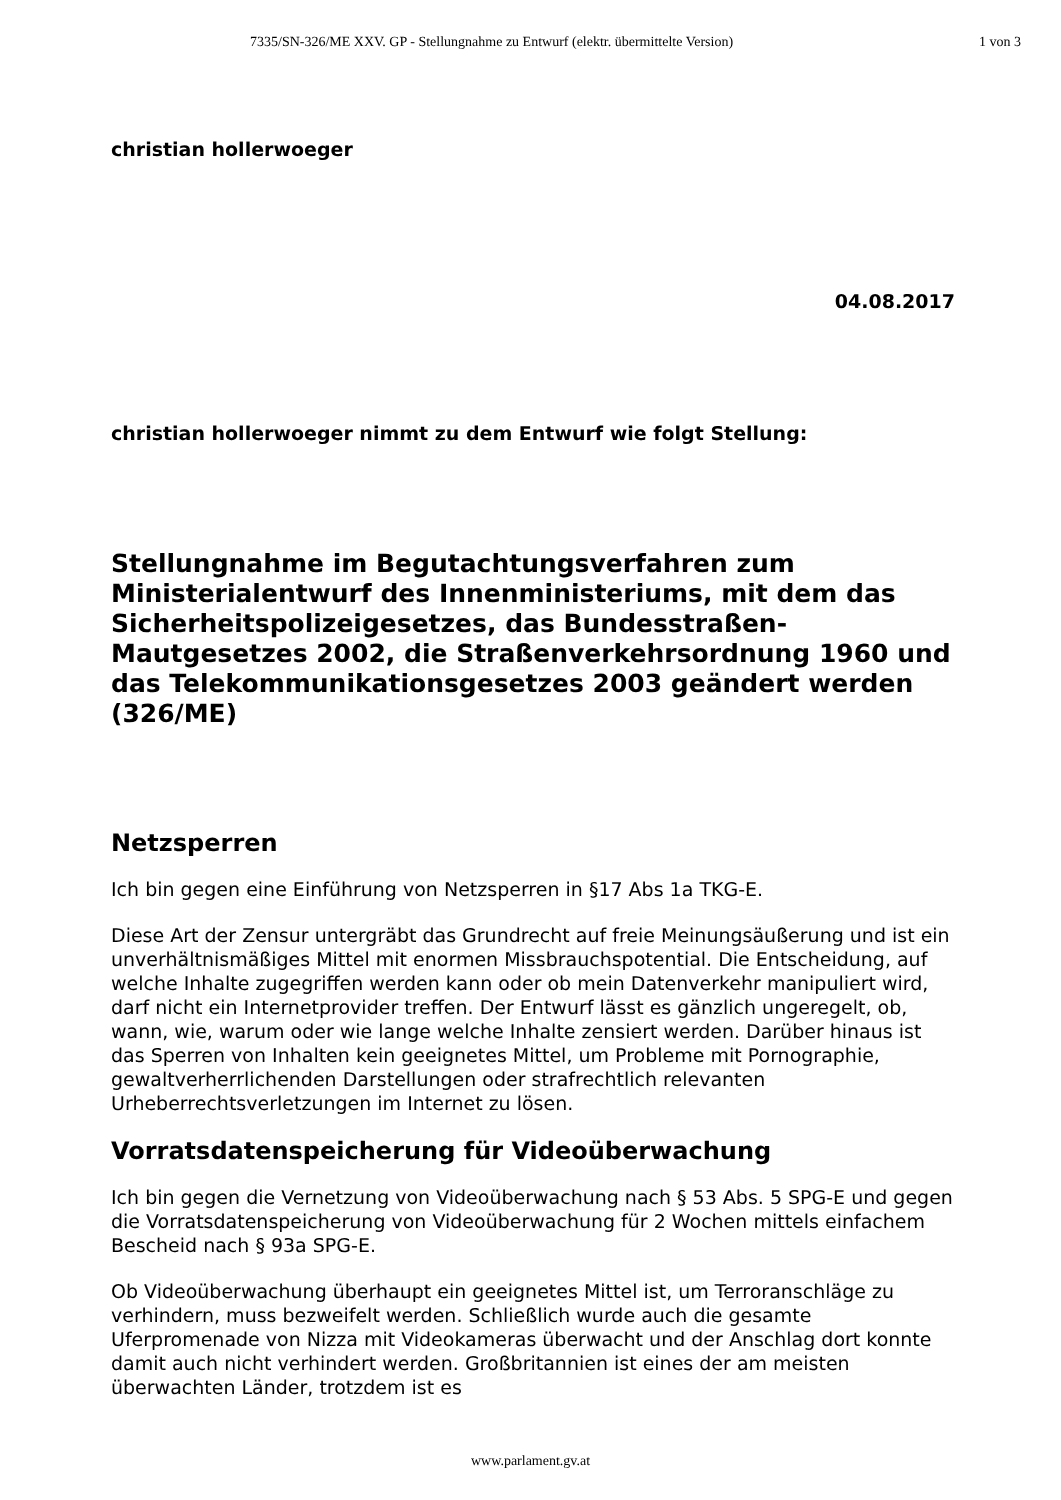7335/SN-326/ME XXV. GP - Stellungnahme zu Entwurf (elektr. übermittelte Version) 1 von 3
christian hollerwoeger
04.08.2017
christian hollerwoeger nimmt zu dem Entwurf wie folgt Stellung:
Stellungnahme im Begutachtungsverfahren zum Ministerialentwurf des Innenministeriums, mit dem das Sicherheitspolizeigesetzes, das Bundesstraßen-Mautgesetzes 2002, die Straßenverkehrsordnung 1960 und das Telekommunikationsgesetzes 2003 geändert werden (326/ME)
Netzsperren
Ich bin gegen eine Einführung von Netzsperren in §17 Abs 1a TKG-E.
Diese Art der Zensur untergräbt das Grundrecht auf freie Meinungsäußerung und ist ein unverhältnismäßiges Mittel mit enormen Missbrauchspotential. Die Entscheidung, auf welche Inhalte zugegriffen werden kann oder ob mein Datenverkehr manipuliert wird, darf nicht ein Internetprovider treffen. Der Entwurf lässt es gänzlich ungeregelt, ob, wann, wie, warum oder wie lange welche Inhalte zensiert werden. Darüber hinaus ist das Sperren von Inhalten kein geeignetes Mittel, um Probleme mit Pornographie, gewaltverherrlichenden Darstellungen oder strafrechtlich relevanten Urheberrechtsverletzungen im Internet zu lösen.
Vorratsdatenspeicherung für Videoüberwachung
Ich bin gegen die Vernetzung von Videoüberwachung nach § 53 Abs. 5 SPG-E und gegen die Vorratsdatenspeicherung von Videoüberwachung für 2 Wochen mittels einfachem Bescheid nach § 93a SPG-E.
Ob Videoüberwachung überhaupt ein geeignetes Mittel ist, um Terroranschläge zu verhindern, muss bezweifelt werden. Schließlich wurde auch die gesamte Uferpromenade von Nizza mit Videokameras überwacht und der Anschlag dort konnte damit auch nicht verhindert werden. Großbritannien ist eines der am meisten überwachten Länder, trotzdem ist es
www.parlament.gv.at